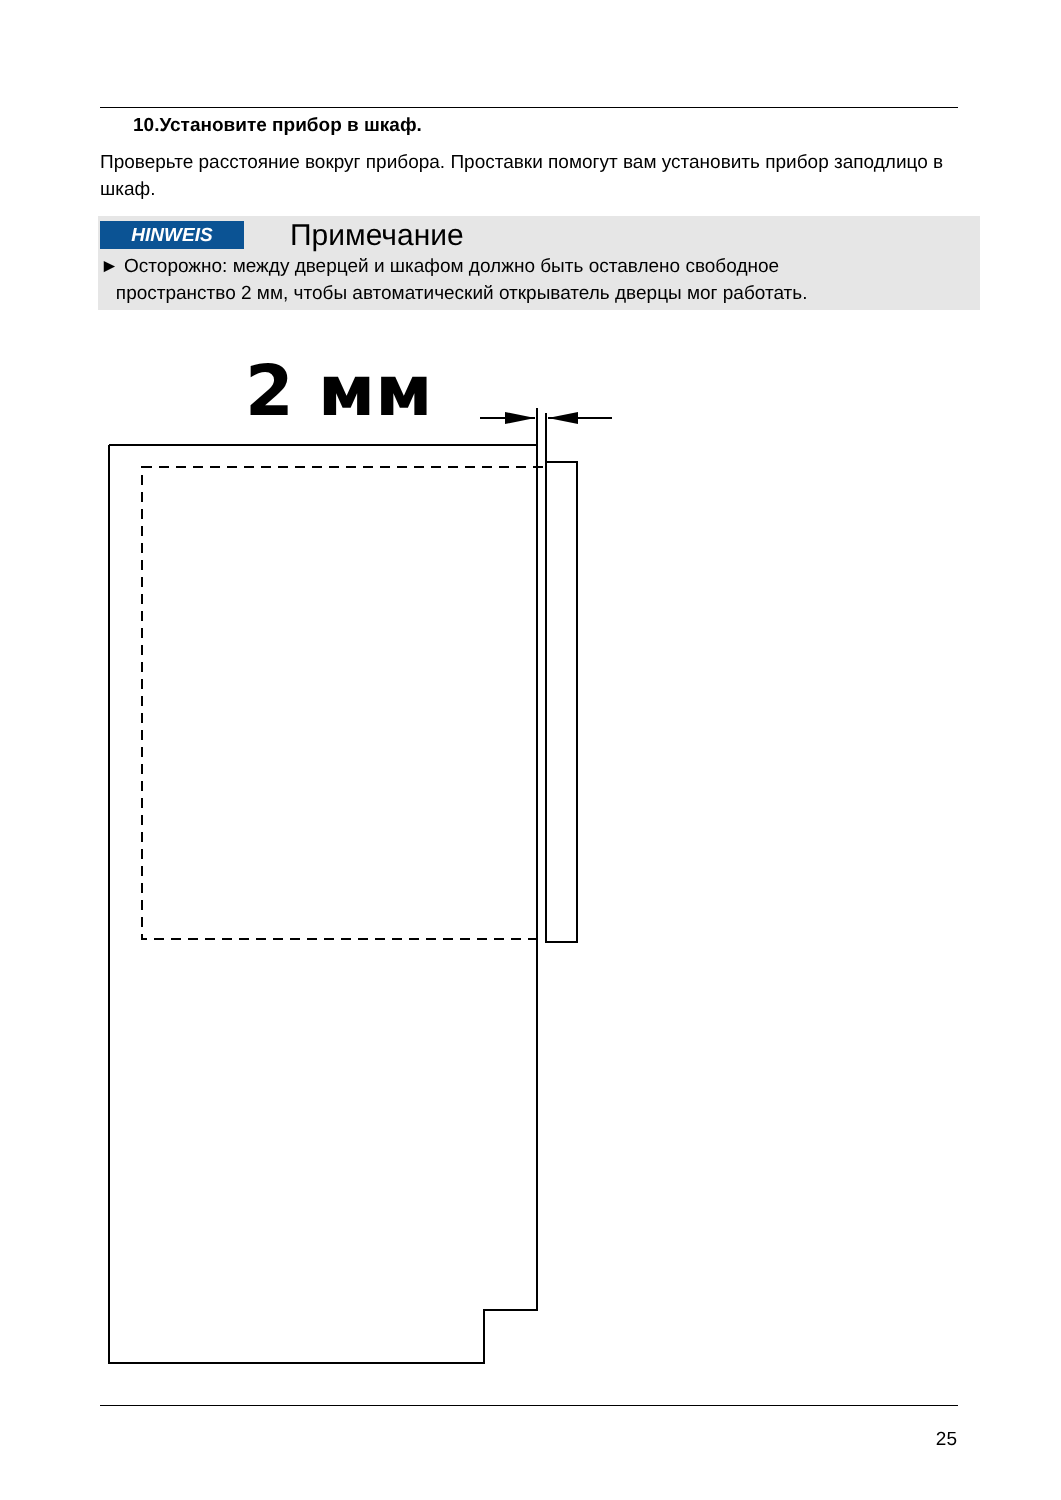10.Установите прибор в шкаф.
Проверьте расстояние вокруг прибора. Проставки помогут вам установить прибор заподлицо в шкаф.
HINWEIS Примечание
► Осторожно: между дверцей и шкафом должно быть оставлено свободное
пространство 2 мм, чтобы автоматический открыватель дверцы мог работать.
2 мм
25